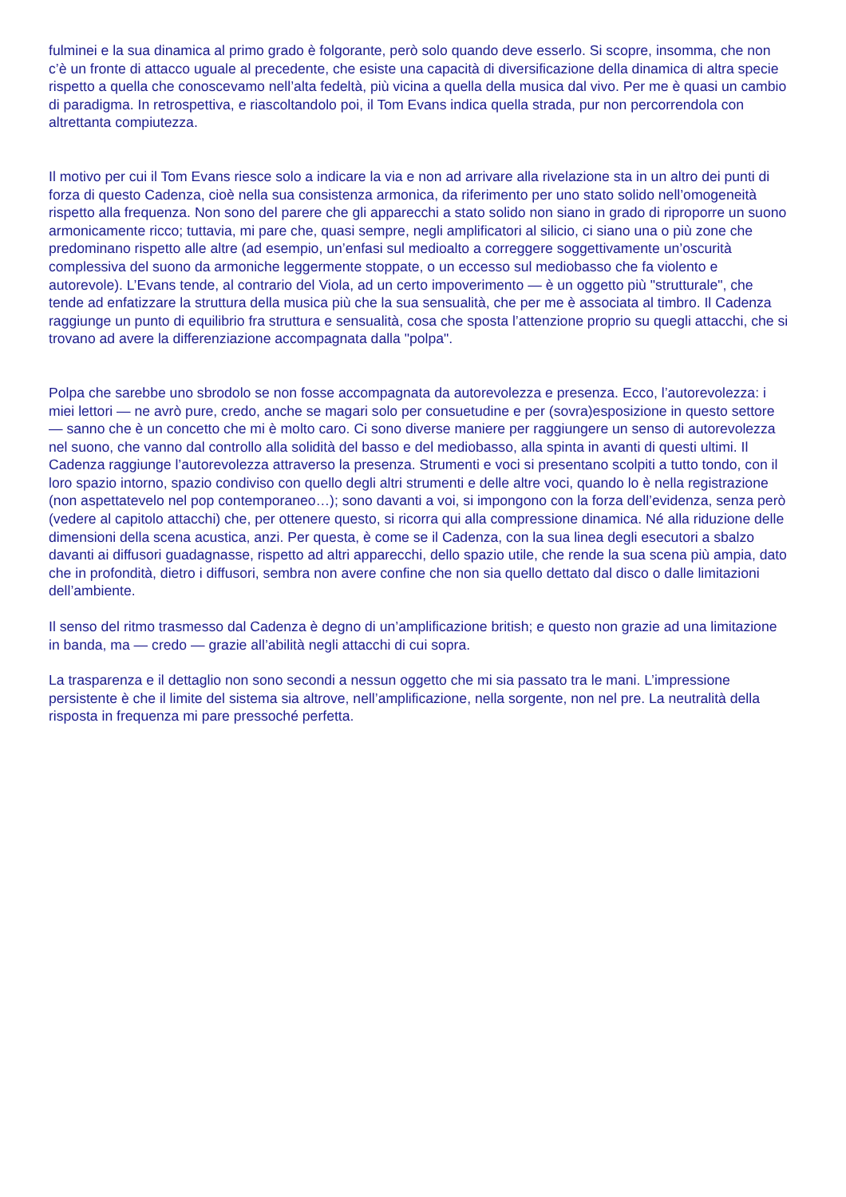fulminei e la sua dinamica al primo grado è folgorante, però solo quando deve esserlo. Si scopre, insomma, che non c’è un fronte di attacco uguale al precedente, che esiste una capacità di diversificazione della dinamica di altra specie rispetto a quella che conoscevamo nell’alta fedeltà, più vicina a quella della musica dal vivo. Per me è quasi un cambio di paradigma. In retrospettiva, e riascoltandolo poi, il Tom Evans indica quella strada, pur non percorrendola con altrettanta compiutezza.
Il motivo per cui il Tom Evans riesce solo a indicare la via e non ad arrivare alla rivelazione sta in un altro dei punti di forza di questo Cadenza, cioè nella sua consistenza armonica, da riferimento per uno stato solido nell’omogeneità rispetto alla frequenza. Non sono del parere che gli apparecchi a stato solido non siano in grado di riproporre un suono armonicamente ricco; tuttavia, mi pare che, quasi sempre, negli amplificatori al silicio, ci siano una o più zone che predominano rispetto alle altre (ad esempio, un’enfasi sul medioalto a correggere soggettivamente un’oscurità complessiva del suono da armoniche leggermente stoppate, o un eccesso sul mediobasso che fa violento e autorevole). L’Evans tende, al contrario del Viola, ad un certo impoverimento — è un oggetto più "strutturale", che tende ad enfatizzare la struttura della musica più che la sua sensualità, che per me è associata al timbro. Il Cadenza raggiunge un punto di equilibrio fra struttura e sensualità, cosa che sposta l’attenzione proprio su quegli attacchi, che si trovano ad avere la differenziazione accompagnata dalla "polpa".
Polpa che sarebbe uno sbrodolo se non fosse accompagnata da autorevolezza e presenza. Ecco, l’autorevolezza: i miei lettori — ne avrò pure, credo, anche se magari solo per consuetudine e per (sovra)esposizione in questo settore — sanno che è un concetto che mi è molto caro. Ci sono diverse maniere per raggiungere un senso di autorevolezza nel suono, che vanno dal controllo alla solidità del basso e del mediobasso, alla spinta in avanti di questi ultimi. Il Cadenza raggiunge l’autorevolezza attraverso la presenza. Strumenti e voci si presentano scolpiti a tutto tondo, con il loro spazio intorno, spazio condiviso con quello degli altri strumenti e delle altre voci, quando lo è nella registrazione (non aspettatevelo nel pop contemporaneo…); sono davanti a voi, si impongono con la forza dell’evidenza, senza però (vedere al capitolo attacchi) che, per ottenere questo, si ricorra qui alla compressione dinamica. Né alla riduzione delle dimensioni della scena acustica, anzi. Per questa, è come se il Cadenza, con la sua linea degli esecutori a sbalzo davanti ai diffusori guadagnasse, rispetto ad altri apparecchi, dello spazio utile, che rende la sua scena più ampia, dato che in profondità, dietro i diffusori, sembra non avere confine che non sia quello dettato dal disco o dalle limitazioni dell’ambiente.
Il senso del ritmo trasmesso dal Cadenza è degno di un’amplificazione british; e questo non grazie ad una limitazione in banda, ma — credo — grazie all’abilità negli attacchi di cui sopra.
La trasparenza e il dettaglio non sono secondi a nessun oggetto che mi sia passato tra le mani. L’impressione persistente è che il limite del sistema sia altrove, nell’amplificazione, nella sorgente, non nel pre. La neutralità della risposta in frequenza mi pare pressoché perfetta.